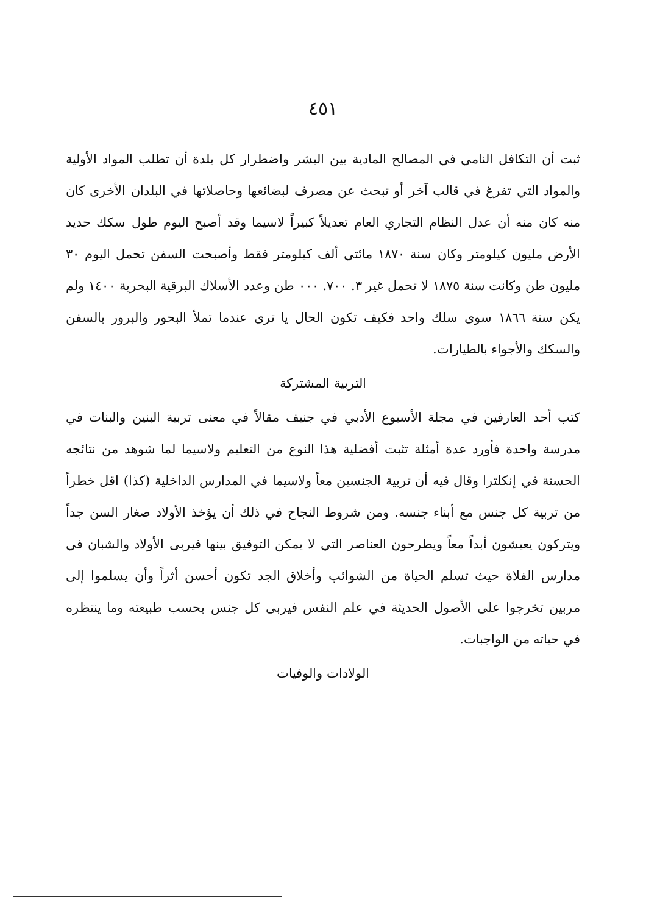٤٥١
ثبت أن التكافل النامي في المصالح المادية بين البشر واضطرار كل بلدة أن تطلب المواد الأولية والمواد التي تفرغ في قالب آخر أو تبحث عن مصرف لبضائعها وحاصلاتها في البلدان الأخرى كان منه كان منه أن عدل النظام التجاري العام تعديلاً كبيراً لاسيما وقد أصبح اليوم طول سكك حديد الأرض مليون كيلومتر وكان سنة ١٨٧٠ مائتي ألف كيلومتر فقط وأصبحت السفن تحمل اليوم ٣٠ مليون طن وكانت سنة ١٨٧٥ لا تحمل غير ٣. ٧٠٠. ٠٠٠ طن وعدد الأسلاك البرقية البحرية ١٤٠٠ ولم يكن سنة ١٨٦٦ سوى سلك واحد فكيف تكون الحال يا ترى عندما تملأ البحور والبرور بالسفن والسكك والأجواء بالطيارات.
التربية المشتركة
كتب أحد العارفين في مجلة الأسبوع الأدبي في جنيف مقالاً في معنى تربية البنين والبنات في مدرسة واحدة فأورد عدة أمثلة تثبت أفضلية هذا النوع من التعليم ولاسيما لما شوهد من نتائجه الحسنة في إنكلترا وقال فيه أن تربية الجنسين معاً ولاسيما في المدارس الداخلية (كذا) اقل خطراً من تربية كل جنس مع أبناء جنسه. ومن شروط النجاح في ذلك أن يؤخذ الأولاد صغار السن جداً ويتركون يعيشون أبداً معاً ويطرحون العناصر التي لا يمكن التوفيق بينها فيربى الأولاد والشبان في مدارس الفلاة حيث تسلم الحياة من الشوائب وأخلاق الجد تكون أحسن أثراً وأن يسلموا إلى مربين تخرجوا على الأصول الحديثة في علم النفس فيربى كل جنس بحسب طبيعته وما ينتظره في حياته من الواجبات.
الولادات والوفيات